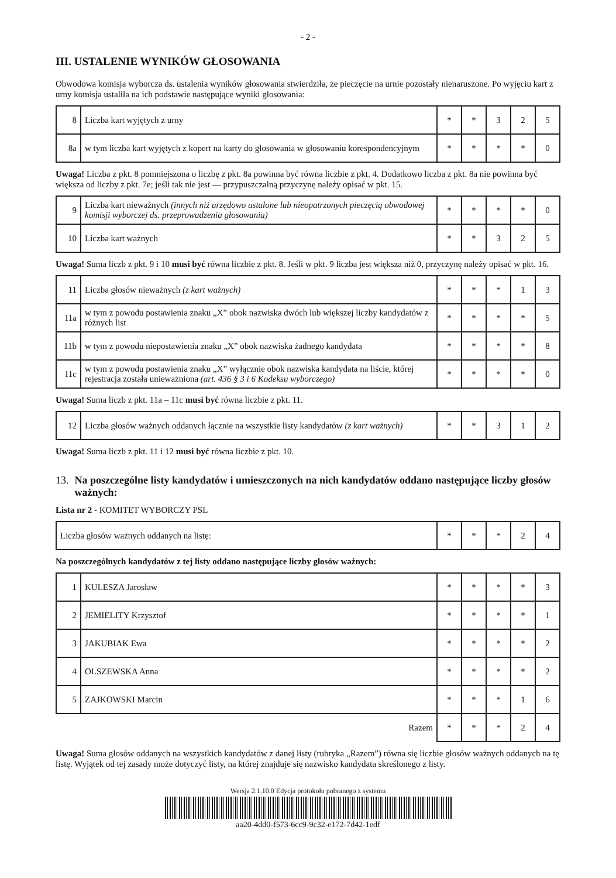- 2 -
III. USTALENIE WYNIKÓW GŁOSOWANIA
Obwodowa komisja wyborcza ds. ustalenia wyników głosowania stwierdziła, że pieczęcie na urnie pozostały nienaruszone. Po wyjęciu kart z urny komisja ustaliła na ich podstawie następujące wyniki głosowania:
| 8 | Liczba kart wyjętych z urny | * | * | 3 | 2 | 5 |
| 8a | w tym liczba kart wyjętych z kopert na karty do głosowania w głosowaniu korespondencyjnym | * | * | * | * | 0 |
Uwaga! Liczba z pkt. 8 pomniejszona o liczbę z pkt. 8a powinna być równa liczbie z pkt. 4. Dodatkowo liczba z pkt. 8a nie powinna być większa od liczby z pkt. 7e; jeśli tak nie jest — przypuszczalną przyczynę należy opisać w pkt. 15.
| 9 | Liczba kart nieważnych (innych niż urzędowo ustalone lub nieopatrzonych pieczęcią obwodowej komisji wyborczej ds. przeprowadzenia głosowania) | * | * | * | * | 0 |
| 10 | Liczba kart ważnych | * | * | 3 | 2 | 5 |
Uwaga! Suma liczb z pkt. 9 i 10 musi być równa liczbie z pkt. 8. Jeśli w pkt. 9 liczba jest większa niż 0, przyczynę należy opisać w pkt. 16.
| 11 | Liczba głosów nieważnych (z kart ważnych) | * | * | * | 1 | 3 |
| 11a | w tym z powodu postawienia znaku „X” obok nazwiska dwóch lub większej liczby kandydatów z różnych list | * | * | * | * | 5 |
| 11b | w tym z powodu niepostawienia znaku „X” obok nazwiska żadnego kandydata | * | * | * | * | 8 |
| 11c | w tym z powodu postawienia znaku „X” wyłącznie obok nazwiska kandydata na liście, której rejestracja została unieważniona (art. 436 § 3 i 6 Kodeksu wyborczego) | * | * | * | * | 0 |
Uwaga! Suma liczb z pkt. 11a – 11c musi być równa liczbie z pkt. 11.
| 12 | Liczba głosów ważnych oddanych łącznie na wszystkie listy kandydatów (z kart ważnych) | * | * | 3 | 1 | 2 |
Uwaga! Suma liczb z pkt. 11 i 12 musi być równa liczbie z pkt. 10.
13. Na poszczególne listy kandydatów i umieszczonych na nich kandydatów oddano następujące liczby głosów ważnych:
Lista nr 2 - KOMITET WYBORCZY PSL
| Liczba głosów ważnych oddanych na listę: | * | * | * | 2 | 4 |
Na poszczególnych kandydatów z tej listy oddano następujące liczby głosów ważnych:
| 1 | KULESZA Jarosław | * | * | * | * | 3 |
| 2 | JEMIELITY Krzysztof | * | * | * | * | 1 |
| 3 | JAKUBIAK Ewa | * | * | * | * | 2 |
| 4 | OLSZEWSKA Anna | * | * | * | * | 2 |
| 5 | ZAJKOWSKI Marcin | * | * | * | 1 | 6 |
| Razem | | * | * | * | 2 | 4 |
Uwaga! Suma głosów oddanych na wszystkich kandydatów z danej listy (rubryka „Razem”) równa się liczbie głosów ważnych oddanych na tę listę. Wyjątek od tej zasady może dotyczyć listy, na której znajduje się nazwisko kandydata skreślonego z listy.
Wersja 2.1.10.0 Edycja protokołu pobranego z systemu
aa20-4dd0-f573-6cc9-9c32-e172-7d42-1edf